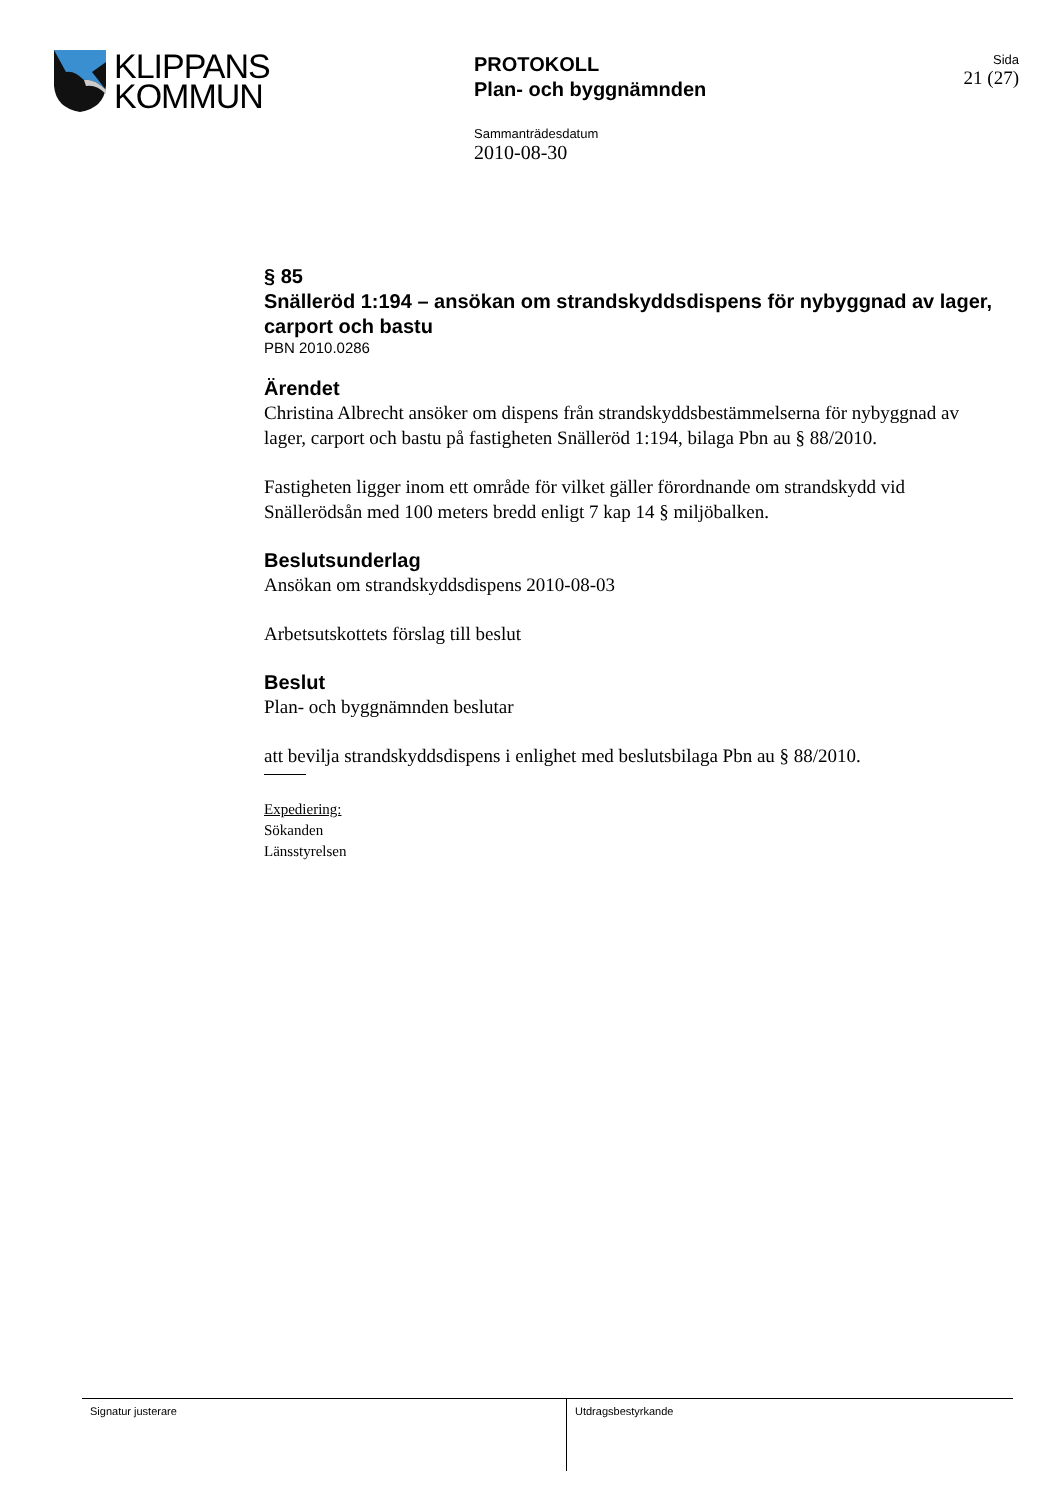KLIPPANS
KOMMUN
PROTOKOLL
Plan- och byggnämnden
Sammanträdesdatum
2010-08-30
Sida
21 (27)
§ 85
Snälleröd 1:194 – ansökan om strandskyddsdispens för nybyggnad av lager, carport och bastu
PBN 2010.0286
Ärendet
Christina Albrecht ansöker om dispens från strandskyddsbestämmelserna för nybyggnad av lager, carport och bastu på fastigheten Snälleröd 1:194, bilaga Pbn au § 88/2010.
Fastigheten ligger inom ett område för vilket gäller förordnande om strandskydd vid Snällerödsån med 100 meters bredd enligt 7 kap 14 § miljöbalken.
Beslutsunderlag
Ansökan om strandskyddsdispens 2010-08-03
Arbetsutskottets förslag till beslut
Beslut
Plan- och byggnämnden beslutar
att bevilja strandskyddsdispens i enlighet med beslutsbilaga Pbn au § 88/2010.
Expediering:
Sökanden
Länsstyrelsen
Signatur justerare Utdragsbestyrkande